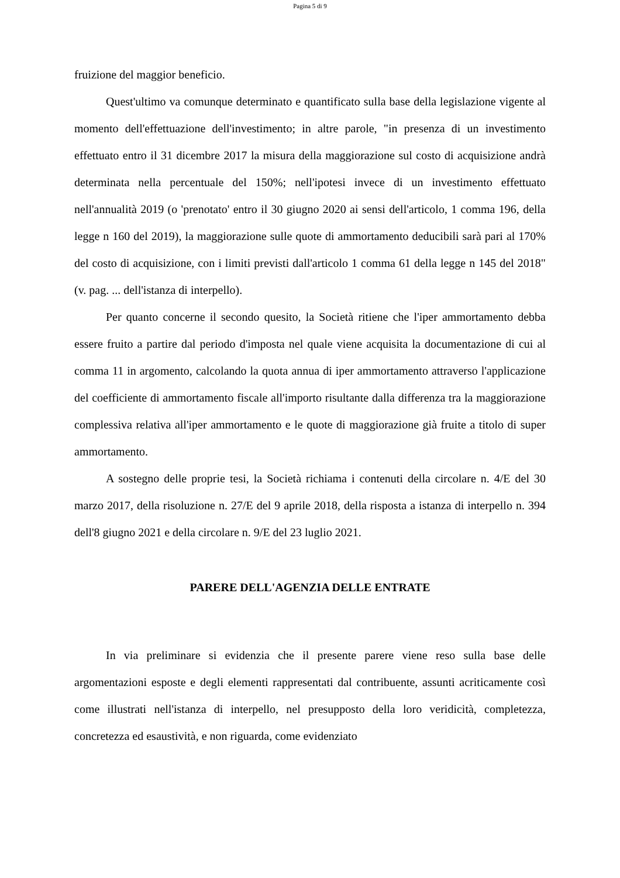Pagina 5 di 9
fruizione del maggior beneficio.
Quest'ultimo va comunque determinato e quantificato sulla base della legislazione vigente al momento dell'effettuazione dell'investimento; in altre parole, "in presenza di un investimento effettuato entro il 31 dicembre 2017 la misura della maggiorazione sul costo di acquisizione andrà determinata nella percentuale del 150%; nell'ipotesi invece di un investimento effettuato nell'annualità 2019 (o 'prenotato' entro il 30 giugno 2020 ai sensi dell'articolo, 1 comma 196, della legge n 160 del 2019), la maggiorazione sulle quote di ammortamento deducibili sarà pari al 170% del costo di acquisizione, con i limiti previsti dall'articolo 1 comma 61 della legge n 145 del 2018" (v. pag. ... dell'istanza di interpello).
Per quanto concerne il secondo quesito, la Società ritiene che l'iper ammortamento debba essere fruito a partire dal periodo d'imposta nel quale viene acquisita la documentazione di cui al comma 11 in argomento, calcolando la quota annua di iper ammortamento attraverso l'applicazione del coefficiente di ammortamento fiscale all'importo risultante dalla differenza tra la maggiorazione complessiva relativa all'iper ammortamento e le quote di maggiorazione già fruite a titolo di super ammortamento.
A sostegno delle proprie tesi, la Società richiama i contenuti della circolare n. 4/E del 30 marzo 2017, della risoluzione n. 27/E del 9 aprile 2018, della risposta a istanza di interpello n. 394 dell'8 giugno 2021 e della circolare n. 9/E del 23 luglio 2021.
PARERE DELL'AGENZIA DELLE ENTRATE
In via preliminare si evidenzia che il presente parere viene reso sulla base delle argomentazioni esposte e degli elementi rappresentati dal contribuente, assunti acriticamente così come illustrati nell'istanza di interpello, nel presupposto della loro veridicità, completezza, concretezza ed esaustività, e non riguarda, come evidenziato